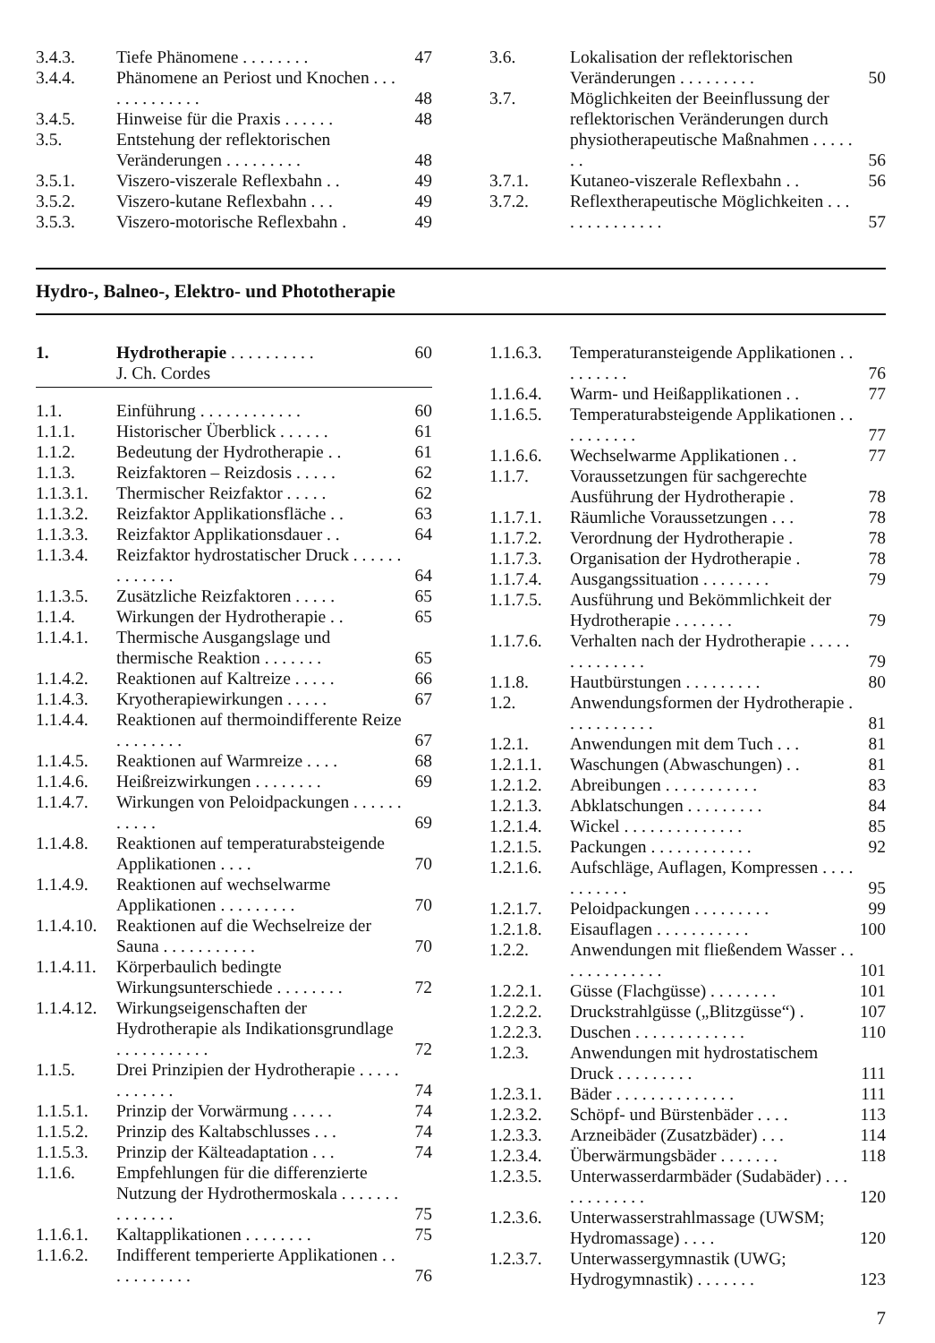3.4.3. Tiefe Phänomene . . . . . . . . 47
3.4.4. Phänomene an Periost und Knochen . . . . . . . . . . . . . 48
3.4.5. Hinweise für die Praxis . . . . . . 48
3.5. Entstehung der reflektorischen Veränderungen . . . . . . . . . 48
3.5.1. Viszero-viszerale Reflexbahn . . 49
3.5.2. Viszero-kutane Reflexbahn . . . 49
3.5.3. Viszero-motorische Reflexbahn . 49
3.6. Lokalisation der reflektorischen Veränderungen . . . . . . . . . 50
3.7. Möglichkeiten der Beeinflussung der reflektorischen Veränderungen durch physiotherapeutische Maßnahmen . . . . . . . 56
3.7.1. Kutaneo-viszerale Reflexbahn . . 56
3.7.2. Reflextherapeutische Möglichkeiten . . . . . . . . . . . . . . 57
Hydro-, Balneo-, Elektro- und Phototherapie
1. Hydrotherapie . . . . . . . . . .
J. Ch. Cordes 60
1.1. Einführung . . . . . . . . . . . . 60
1.1.1. Historischer Überblick . . . . . . 61
1.1.2. Bedeutung der Hydrotherapie . . 61
1.1.3. Reizfaktoren – Reizdosis . . . . . 62
1.1.3.1. Thermischer Reizfaktor . . . . . 62
1.1.3.2. Reizfaktor Applikationsfläche . . 63
1.1.3.3. Reizfaktor Applikationsdauer . . 64
1.1.3.4. Reizfaktor hydrostatischer Druck . . . . . . . . . . . . . 64
1.1.3.5. Zusätzliche Reizfaktoren . . . . . 65
1.1.4. Wirkungen der Hydrotherapie . . 65
1.1.4.1. Thermische Ausgangslage und thermische Reaktion . . . . . . . 65
1.1.4.2. Reaktionen auf Kaltreize . . . . . 66
1.1.4.3. Kryotherapiewirkungen . . . . . 67
1.1.4.4. Reaktionen auf thermoindifferente Reize . . . . . . . . 67
1.1.4.5. Reaktionen auf Warmreize . . . . 68
1.1.4.6. Heißreizwirkungen . . . . . . . . 69
1.1.4.7. Wirkungen von Peloidpackungen . . . . . . . . . . . 69
1.1.4.8. Reaktionen auf temperaturabsteigende Applikationen . . . . 70
1.1.4.9. Reaktionen auf wechselwarme Applikationen . . . . . . . . . 70
1.1.4.10. Reaktionen auf die Wechselreize der Sauna . . . . . . . . . . . 70
1.1.4.11. Körperbaulich bedingte Wirkungsunterschiede . . . . . . . . 72
1.1.4.12. Wirkungseigenschaften der Hydrotherapie als Indikationsgrundlage . . . . . . . . . . . 72
1.1.5. Drei Prinzipien der Hydrotherapie . . . . . . . . . . . . 74
1.1.5.1. Prinzip der Vorwärmung . . . . . 74
1.1.5.2. Prinzip des Kaltabschlusses . . . 74
1.1.5.3. Prinzip der Kälteadaptation . . . 74
1.1.6. Empfehlungen für die differenzierte Nutzung der Hydrothermoskala . . . . . . . . . . . . . . 75
1.1.6.1. Kaltapplikationen . . . . . . . . 75
1.1.6.2. Indifferent temperierte Applikationen . . . . . . . . . . . 76
1.1.6.3. Temperaturansteigende Applikationen . . . . . . . . . 76
1.1.6.4. Warm- und Heißapplikationen . . 77
1.1.6.5. Temperaturabsteigende Applikationen . . . . . . . . . . 77
1.1.6.6. Wechselwarme Applikationen . . 77
1.1.7. Voraussetzungen für sachgerechte Ausführung der Hydrotherapie . 78
1.1.7.1. Räumliche Voraussetzungen . . . 78
1.1.7.2. Verordnung der Hydrotherapie . 78
1.1.7.3. Organisation der Hydrotherapie . 78
1.1.7.4. Ausgangssituation . . . . . . . . 79
1.1.7.5. Ausführung und Bekömmlichkeit der Hydrotherapie . . . . . . . 79
1.1.7.6. Verhalten nach der Hydrotherapie . . . . . . . . . . . . . . 79
1.1.8. Hautbürstungen . . . . . . . . . 80
1.2. Anwendungsformen der Hydrotherapie . . . . . . . . . . . 81
1.2.1. Anwendungen mit dem Tuch . . . 81
1.2.1.1. Waschungen (Abwaschungen) . . 81
1.2.1.2. Abreibungen . . . . . . . . . . . 83
1.2.1.3. Abklatschungen . . . . . . . . . 84
1.2.1.4. Wickel . . . . . . . . . . . . . . 85
1.2.1.5. Packungen . . . . . . . . . . . . 92
1.2.1.6. Aufschläge, Auflagen, Kompressen . . . . . . . . . . . 95
1.2.1.7. Peloidpackungen . . . . . . . . . 99
1.2.1.8. Eisauflagen . . . . . . . . . . . 100
1.2.2. Anwendungen mit fließendem Wasser . . . . . . . . . . . . . 101
1.2.2.1. Güsse (Flachgüsse) . . . . . . . . 101
1.2.2.2. Druckstrahlgüsse („Blitzgüsse“) . 107
1.2.2.3. Duschen . . . . . . . . . . . . . 110
1.2.3. Anwendungen mit hydrostatischem Druck . . . . . . . . . 111
1.2.3.1. Bäder . . . . . . . . . . . . . . 111
1.2.3.2. Schöpf- und Bürstenbäder . . . . 113
1.2.3.3. Arzneibäder (Zusatzbäder) . . . 114
1.2.3.4. Überwärmungsbäder . . . . . . . 118
1.2.3.5. Unterwasserdarmbäder (Sudabäder) . . . . . . . . . . . . 120
1.2.3.6. Unterwasserstrahlmassage (UWSM; Hydromassage) . . . . 120
1.2.3.7. Unterwassergymnastik (UWG; Hydrogymnastik) . . . . . . . 123
7